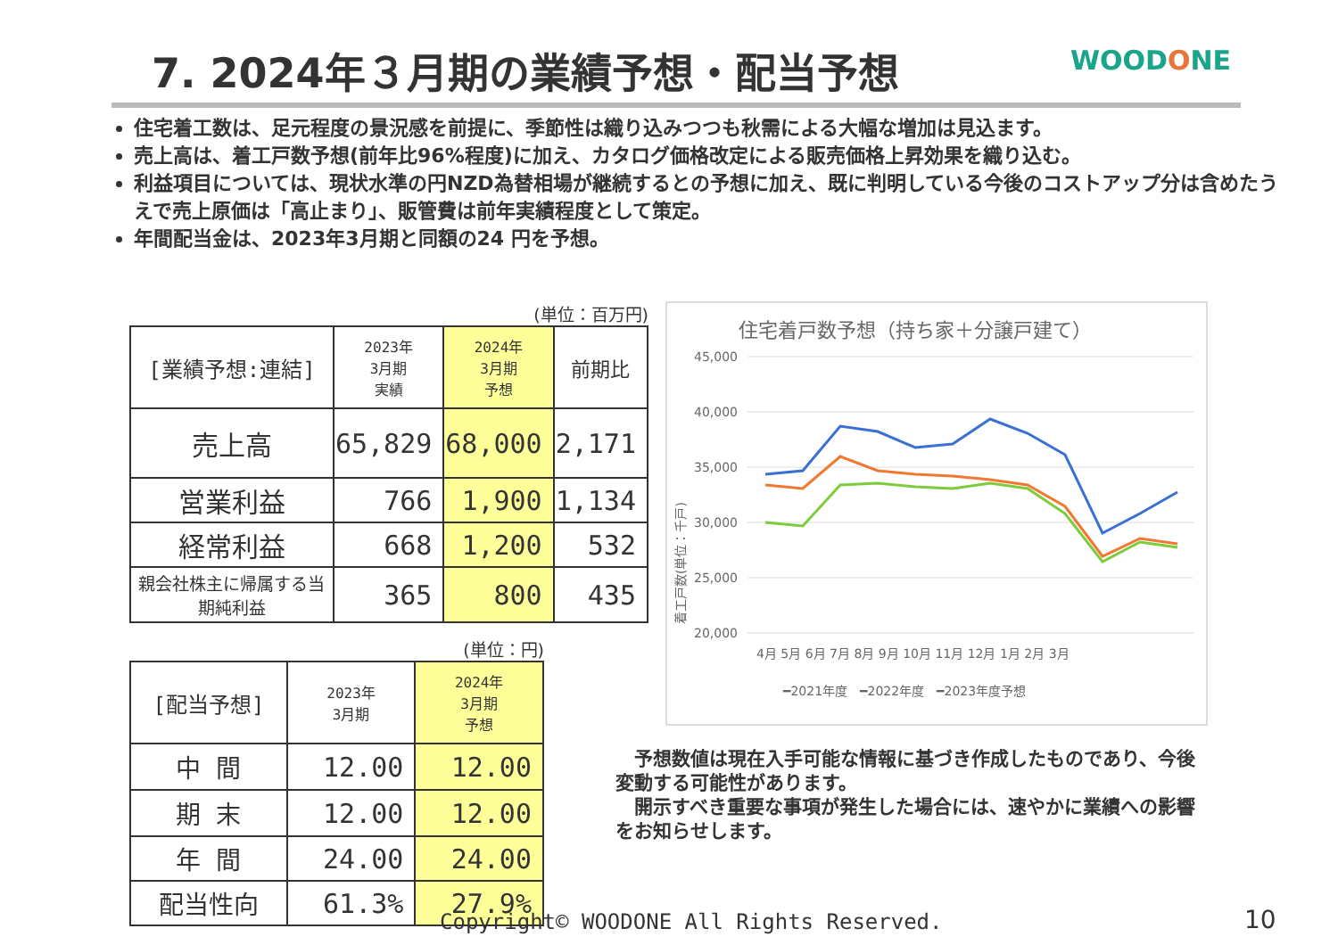7. 2024年３月期の業績予想・配当予想
WOODONE
住宅着工数は、足元程度の景況感を前提に、季節性は織り込みつつも秋需による大幅な増加は見込ます。
売上高は、着工戸数予想(前年比96%程度)に加え、カタログ価格改定による販売価格上昇効果を織り込む。
利益項目については、現状水準の円NZD為替相場が継続するとの予想に加え、既に判明している今後のコストアップ分は含めたうえで売上原価は「高止まり」、販管費は前年実績程度として策定。
年間配当金は、2023年3月期と同額の24 円を予想。
(単位：百万円)
| [業績予想:連結] | 2023年 3月期 実績 | 2024年 3月期 予想 | 前期比 |
| --- | --- | --- | --- |
| 売上高 | 65,829 | 68,000 | 2,171 |
| 営業利益 | 766 | 1,900 | 1,134 |
| 経常利益 | 668 | 1,200 | 532 |
| 親会社株主に帰属する当期純利益 | 365 | 800 | 435 |
(単位：円)
| [配当予想] | 2023年 3月期 | 2024年 3月期 予想 |
| --- | --- | --- |
| 中 間 | 12.00 | 12.00 |
| 期 末 | 12.00 | 12.00 |
| 年 間 | 24.00 | 24.00 |
| 配当性向 | 61.3% | 27.9% |
住宅着戸数予想（持ち家＋分譲戸建て）
45,000
40,000
35,000
30,000
25,000
20,000
着工戸数(単位：千戸)
4月 5月 6月 7月 8月 9月 10月 11月 12月 1月 2月 3月
━2021年度　━2022年度　━2023年度予想
　予想数値は現在入手可能な情報に基づき作成したものであり、今後変動する可能性があります。
　開示すべき重要な事項が発生した場合には、速やかに業績への影響をお知らせします。
Copyright© WOODONE All Rights Reserved.
10